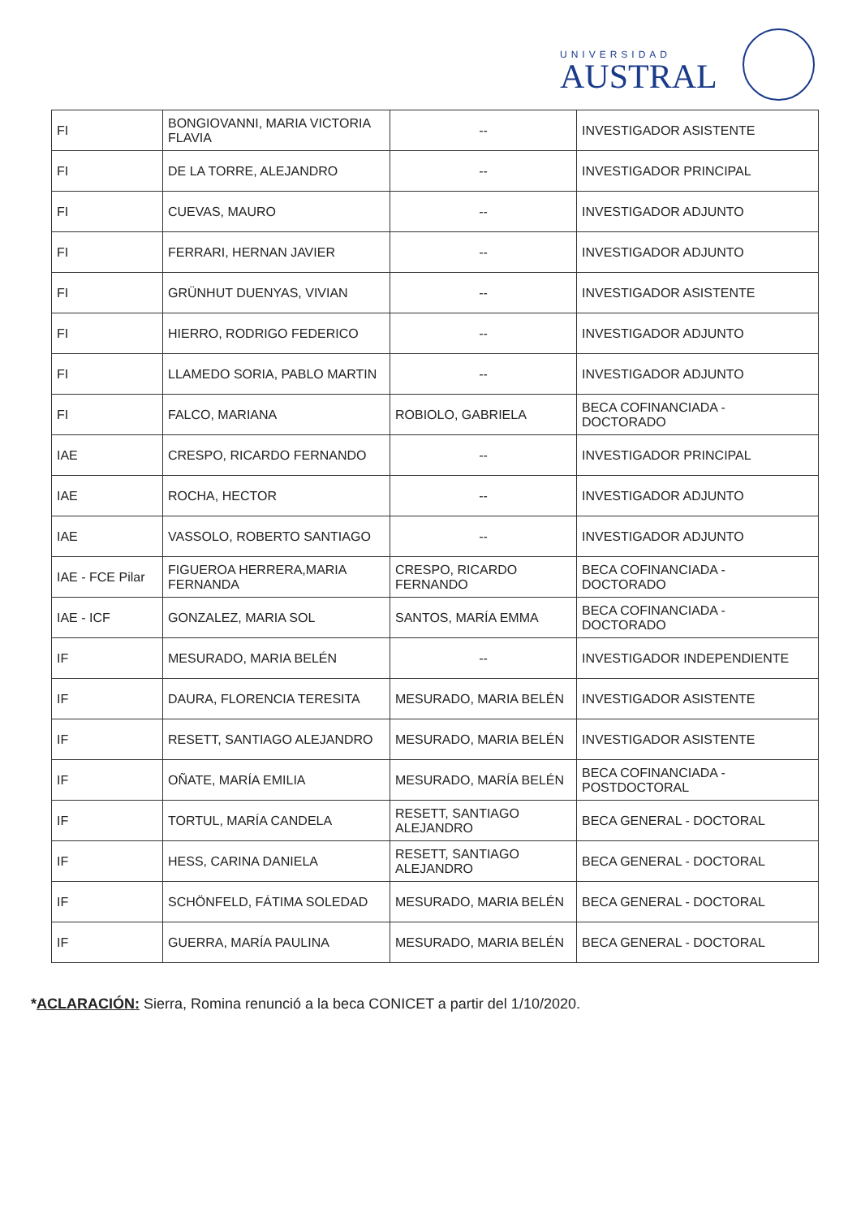UNIVERSIDAD
AUSTRAL
| FI | BONGIOVANNI, MARIA VICTORIA FLAVIA | -- | INVESTIGADOR ASISTENTE |
| FI | DE LA TORRE, ALEJANDRO | -- | INVESTIGADOR PRINCIPAL |
| FI | CUEVAS, MAURO | -- | INVESTIGADOR ADJUNTO |
| FI | FERRARI, HERNAN JAVIER | -- | INVESTIGADOR ADJUNTO |
| FI | GRÜNHUT DUENYAS, VIVIAN | -- | INVESTIGADOR ASISTENTE |
| FI | HIERRO, RODRIGO FEDERICO | -- | INVESTIGADOR ADJUNTO |
| FI | LLAMEDO SORIA, PABLO MARTIN | -- | INVESTIGADOR ADJUNTO |
| FI | FALCO, MARIANA | ROBIOLO, GABRIELA | BECA COFINANCIADA - DOCTORADO |
| IAE | CRESPO, RICARDO FERNANDO | -- | INVESTIGADOR PRINCIPAL |
| IAE | ROCHA, HECTOR | -- | INVESTIGADOR ADJUNTO |
| IAE | VASSOLO, ROBERTO SANTIAGO | -- | INVESTIGADOR ADJUNTO |
| IAE - FCE Pilar | FIGUEROA HERRERA,MARIA FERNANDA | CRESPO, RICARDO FERNANDO | BECA COFINANCIADA - DOCTORADO |
| IAE - ICF | GONZALEZ, MARIA SOL | SANTOS, MARÍA EMMA | BECA COFINANCIADA - DOCTORADO |
| IF | MESURADO, MARIA BELÉN | -- | INVESTIGADOR INDEPENDIENTE |
| IF | DAURA, FLORENCIA TERESITA | MESURADO, MARIA BELÉN | INVESTIGADOR ASISTENTE |
| IF | RESETT, SANTIAGO ALEJANDRO | MESURADO, MARIA BELÉN | INVESTIGADOR ASISTENTE |
| IF | OÑATE, MARÍA EMILIA | MESURADO, MARÍA BELÉN | BECA COFINANCIADA - POSTDOCTORAL |
| IF | TORTUL, MARÍA CANDELA | RESETT, SANTIAGO ALEJANDRO | BECA GENERAL - DOCTORAL |
| IF | HESS, CARINA DANIELA | RESETT, SANTIAGO ALEJANDRO | BECA GENERAL - DOCTORAL |
| IF | SCHÖNFELD, FÁTIMA SOLEDAD | MESURADO, MARIA BELÉN | BECA GENERAL - DOCTORAL |
| IF | GUERRA, MARÍA PAULINA | MESURADO, MARIA BELÉN | BECA GENERAL - DOCTORAL |
*ACLARACIÓN: Sierra, Romina renunció a la beca CONICET a partir del 1/10/2020.